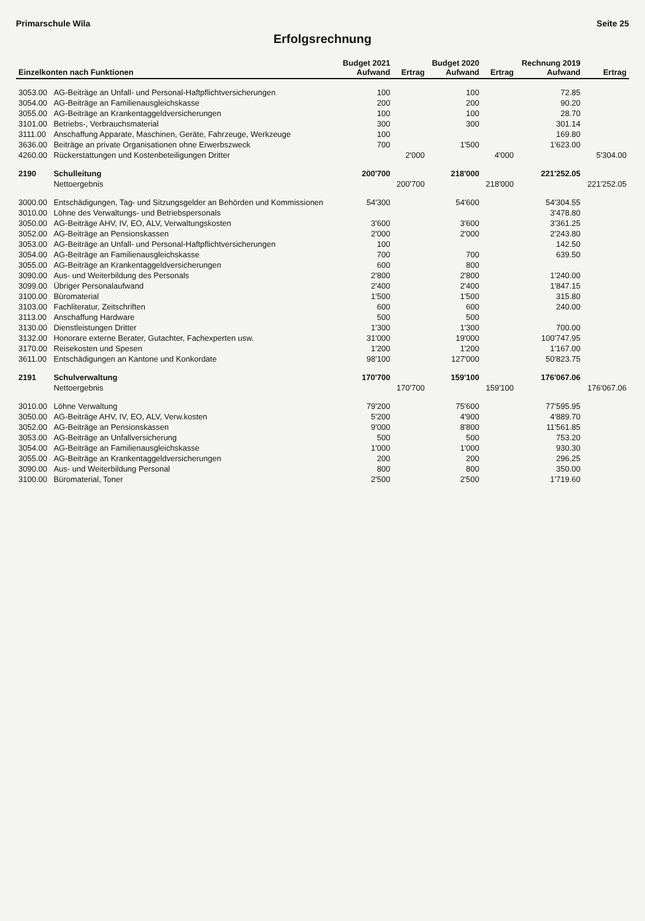Primarschule Wila Seite 25
Erfolgsrechnung
| Einzelkonten nach Funktionen | | Budget 2021 Aufwand | Ertrag | Budget 2020 Aufwand | Ertrag | Rechnung 2019 Aufwand | Ertrag |
| --- | --- | --- | --- | --- | --- | --- | --- |
| 3053.00 | AG-Beiträge an Unfall- und Personal-Haftpflichtversicherungen | 100 | | 100 | | 72.85 | |
| 3054.00 | AG-Beiträge an Familienausgleichskasse | 200 | | 200 | | 90.20 | |
| 3055.00 | AG-Beiträge an Krankentaggeldversicherungen | 100 | | 100 | | 28.70 | |
| 3101.00 | Betriebs-, Verbrauchsmaterial | 300 | | 300 | | 301.14 | |
| 3111.00 | Anschaffung Apparate, Maschinen, Geräte, Fahrzeuge, Werkzeuge | 100 | | | | 169.80 | |
| 3636.00 | Beiträge an private Organisationen ohne Erwerbszweck | 700 | | 1'500 | | 1'623.00 | |
| 4260.00 | Rückerstattungen und Kostenbeteiligungen Dritter | | 2'000 | | 4'000 | | 5'304.00 |
| 2190 | Schulleitung | 200'700 | | 218'000 | | 221'252.05 | |
| | Nettoergebnis | | 200'700 | | 218'000 | | 221'252.05 |
| 3000.00 | Entschädigungen, Tag- und Sitzungsgelder an Behörden und Kommissionen | 54'300 | | 54'600 | | 54'304.55 | |
| 3010.00 | Löhne des Verwaltungs- und Betriebspersonals | | | | | 3'478.80 | |
| 3050.00 | AG-Beiträge AHV, IV, EO, ALV, Verwaltungskosten | 3'600 | | 3'600 | | 3'361.25 | |
| 3052.00 | AG-Beiträge an Pensionskassen | 2'000 | | 2'000 | | 2'243.80 | |
| 3053.00 | AG-Beiträge an Unfall- und Personal-Haftpflichtversicherungen | 100 | | | | 142.50 | |
| 3054.00 | AG-Beiträge an Familienausgleichskasse | 700 | | 700 | | 639.50 | |
| 3055.00 | AG-Beiträge an Krankentaggeldversicherungen | 600 | | 800 | | | |
| 3090.00 | Aus- und Weiterbildung des Personals | 2'800 | | 2'800 | | 1'240.00 | |
| 3099.00 | Übriger Personalaufwand | 2'400 | | 2'400 | | 1'847.15 | |
| 3100.00 | Büromaterial | 1'500 | | 1'500 | | 315.80 | |
| 3103.00 | Fachliteratur, Zeitschriften | 600 | | 600 | | 240.00 | |
| 3113.00 | Anschaffung Hardware | 500 | | 500 | | | |
| 3130.00 | Dienstleistungen Dritter | 1'300 | | 1'300 | | 700.00 | |
| 3132.00 | Honorare externe Berater, Gutachter, Fachexperten usw. | 31'000 | | 19'000 | | 100'747.95 | |
| 3170.00 | Reisekosten und Spesen | 1'200 | | 1'200 | | 1'167.00 | |
| 3611.00 | Entschädigungen an Kantone und Konkordate | 98'100 | | 127'000 | | 50'823.75 | |
| 2191 | Schulverwaltung | 170'700 | | 159'100 | | 176'067.06 | |
| | Nettoergebnis | | 170'700 | | 159'100 | | 176'067.06 |
| 3010.00 | Löhne Verwaltung | 79'200 | | 75'600 | | 77'595.95 | |
| 3050.00 | AG-Beiträge AHV, IV, EO, ALV, Verw.kosten | 5'200 | | 4'900 | | 4'889.70 | |
| 3052.00 | AG-Beiträge an Pensionskassen | 9'000 | | 8'800 | | 11'561.85 | |
| 3053.00 | AG-Beiträge an Unfallversicherung | 500 | | 500 | | 753.20 | |
| 3054.00 | AG-Beiträge an Familienausgleichskasse | 1'000 | | 1'000 | | 930.30 | |
| 3055.00 | AG-Beiträge an Krankentaggeldversicherungen | 200 | | 200 | | 296.25 | |
| 3090.00 | Aus- und Weiterbildung Personal | 800 | | 800 | | 350.00 | |
| 3100.00 | Büromaterial, Toner | 2'500 | | 2'500 | | 1'719.60 | |